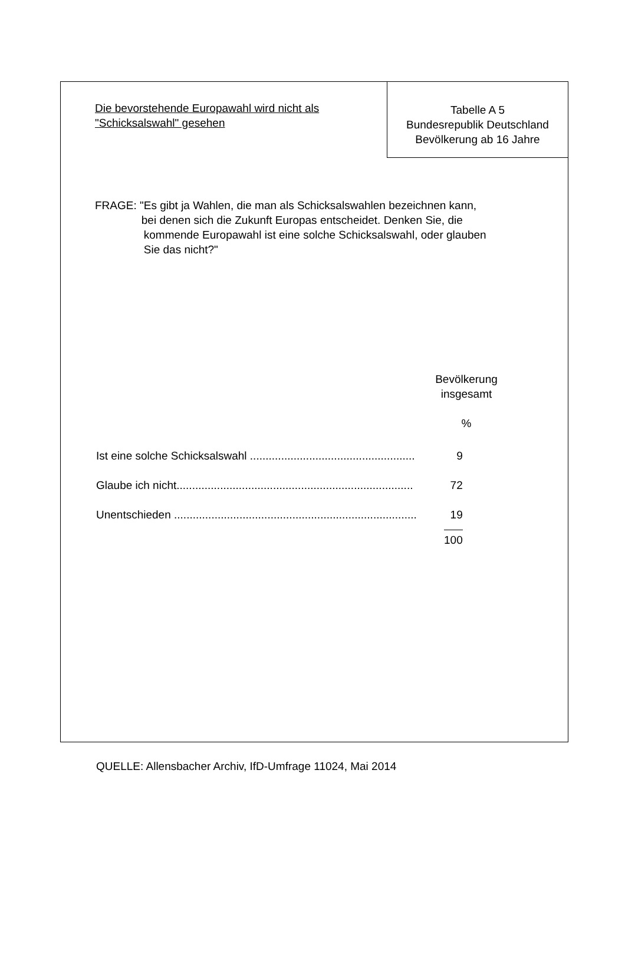Die bevorstehende Europawahl wird nicht als
"Schicksalswahl" gesehen
Tabelle A 5
Bundesrepublik Deutschland
Bevölkerung ab 16 Jahre
FRAGE: " Es gibt ja Wahlen, die man als Schicksalswahlen bezeichnen kann,
bei denen sich die Zukunft Europas entscheidet. Denken Sie, die
kommende Europawahl ist eine solche Schicksalswahl, oder glauben
Sie das nicht?"
Bevölkerung
insgesamt
%
| Ist eine solche Schicksalswahl ..................................................... | 9 |
| Glaube ich nicht............................................................................ | 72 |
| Unentschieden .............................................................................. | 19 |
| | 100 |
QUELLE: Allensbacher Archiv, IfD-Umfrage 11024, Mai 2014